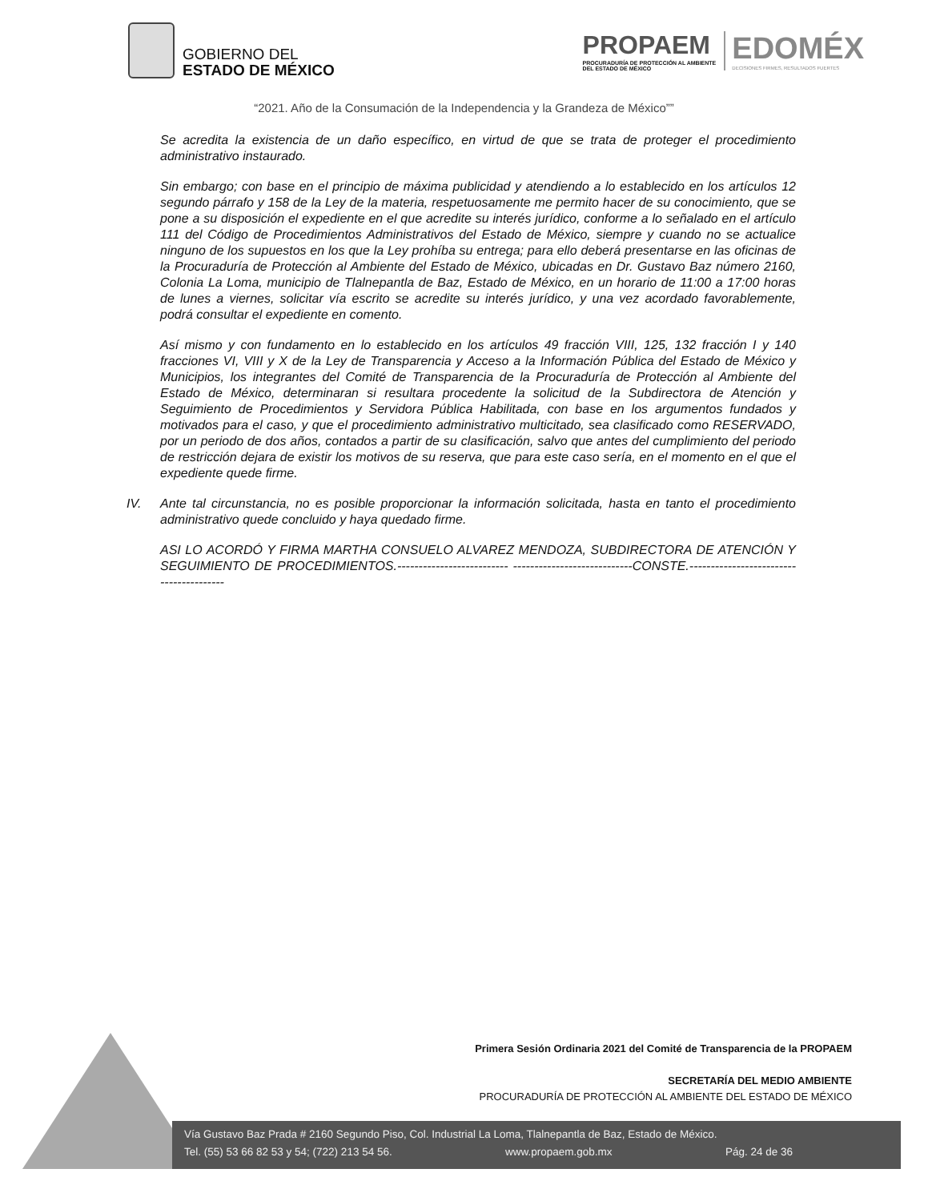GOBIERNO DEL
ESTADO DE MÉXICO
PROPAEM
PROCURADURÍA DE PROTECCIÓN AL AMBIENTE
DEL ESTADO DE MÉXICO
EDOMÉX
DECISIONES FIRMES, RESULTADOS FUERTES
“2021. Año de la Consumación de la Independencia y la Grandeza de México””
Se acredita la existencia de un daño específico, en virtud de que se trata de proteger el procedimiento administrativo instaurado.
Sin embargo; con base en el principio de máxima publicidad y atendiendo a lo establecido en los artículos 12 segundo párrafo y 158 de la Ley de la materia, respetuosamente me permito hacer de su conocimiento, que se pone a su disposición el expediente en el que acredite su interés jurídico, conforme a lo señalado en el artículo 111 del Código de Procedimientos Administrativos del Estado de México, siempre y cuando no se actualice ninguno de los supuestos en los que la Ley prohíba su entrega; para ello deberá presentarse en las oficinas de la Procuraduría de Protección al Ambiente del Estado de México, ubicadas en Dr. Gustavo Baz número 2160, Colonia La Loma, municipio de Tlalnepantla de Baz, Estado de México, en un horario de 11:00 a 17:00 horas de lunes a viernes, solicitar vía escrito se acredite su interés jurídico, y una vez acordado favorablemente, podrá consultar el expediente en comento.
Así mismo y con fundamento en lo establecido en los artículos 49 fracción VIII, 125, 132 fracción I y 140 fracciones VI, VIII y X de la Ley de Transparencia y Acceso a la Información Pública del Estado de México y Municipios, los integrantes del Comité de Transparencia de la Procuraduría de Protección al Ambiente del Estado de México, determinaran si resultara procedente la solicitud de la Subdirectora de Atención y Seguimiento de Procedimientos y Servidora Pública Habilitada, con base en los argumentos fundados y motivados para el caso, y que el procedimiento administrativo multicitado, sea clasificado como RESERVADO, por un periodo de dos años, contados a partir de su clasificación, salvo que antes del cumplimiento del periodo de restricción dejara de existir los motivos de su reserva, que para este caso sería, en el momento en el que el expediente quede firme.
IV. Ante tal circunstancia, no es posible proporcionar la información solicitada, hasta en tanto el procedimiento administrativo quede concluido y haya quedado firme.
ASI LO ACORDÓ Y FIRMA MARTHA CONSUELO ALVAREZ MENDOZA, SUBDIRECTORA DE ATENCIÓN Y SEGUIMIENTO DE PROCEDIMIENTOS.-------------------------- ----------------------------CONSTE.----------------------------------------
Primera Sesión Ordinaria 2021 del Comité de Transparencia de la PROPAEM
SECRETARÍA DEL MEDIO AMBIENTE
PROCURADURÍA DE PROTECCIÓN AL AMBIENTE DEL ESTADO DE MÉXICO
Vía Gustavo Baz Prada # 2160 Segundo Piso, Col. Industrial La Loma, Tlalnepantla de Baz, Estado de México.
Tel. (55) 53 66 82 53 y 54; (722) 213 54 56. www.propaem.gob.mx Pág. 24 de 36